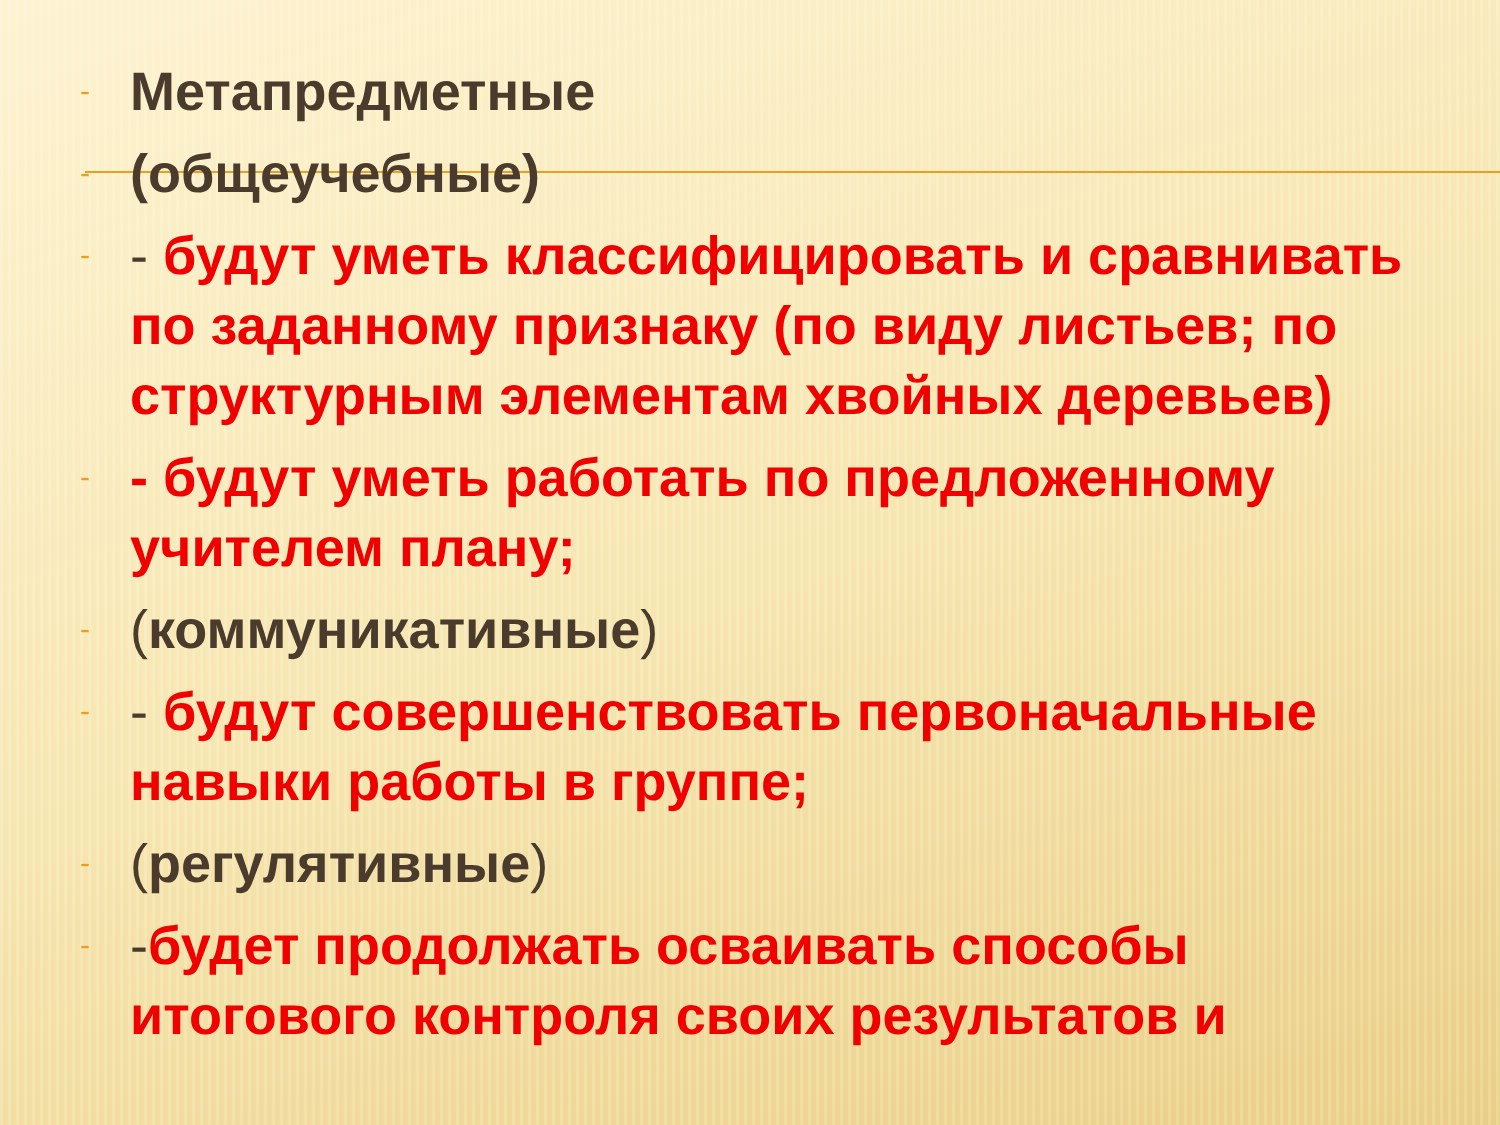- Метапредметные
- (общеучебные)
- - будут уметь классифицировать и сравнивать по заданному признаку (по виду листьев; по структурным элементам хвойных деревьев)
- - будут уметь работать по предложенному учителем плану;
- (коммуникативные)
- - будут совершенствовать первоначальные навыки работы в группе;
- (регулятивные)
- -будет продолжать осваивать способы итогового контроля своих результатов и